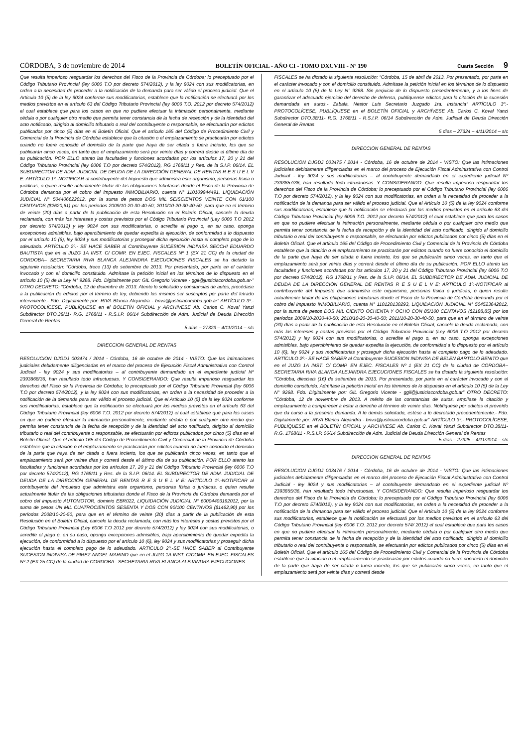CÓRDOBA, 3 de noviembre de 2014 BOLETÍN OFICIAL - AÑO CI - TOMO DXCVIII - Nº 190 Cuarta Sección 9
Que resulta imperioso resguardar los derechos del Fisco de la Provincia de Córdoba; lo preceptuado por el Código Tributario Provincial (ley 6006 T.O por decreto 574/2012), y la ley 9024 con sus modificatorias, en orden a la necesidad de proceder a la notificación de la demanda para ser válido el proceso judicial. Que el Artículo 10 (5) de la ley 9024 conforme sus modificatorias, establece que la notificación se efectuará por los medios previstos en el artículo 63 del Código Tributario Provincial (ley 6006 T.O. 2012 por decreto 574/2012) el cual establece que para los casos en que no pudiere efectuar la intimación personalmente, mediante cédula o por cualquier otro medio que permita tener constancia de la fecha de recepción y de la identidad del acto notificado, dirigido al domicilio tributario o real del contribuyente o responsable, se efectuarán por edictos publicados por cinco (5) días en el Boletín Oficial. Que el artículo 165 del Código de Procedimiento Civil y Comercial de la Provincia de Córdoba establece que la citación o el emplazamiento se practicarán por edictos cuando no fuere conocido el domicilio de la parte que haya de ser citada o fuera incierto, los que se publicarán cinco veces, en tanto que el emplazamiento será por veinte días y correrá desde el último día de su publicación. POR ELLO atento las facultades y funciones acordadas por los artículos 17, 20 y 21 del Código Tributario Provincial (ley 6006 T.O por decreto 574/2012), RG 1768/11 y Res. de la S.I.P. 06/14. EL SUBDIRECTOR DE ADM. JUDICIAL DE DEUDA DE LA DIRECCIÓN GENERAL DE RENTAS R E S U E L V E: ARTÍCULO 1º.-NOTIFICAR al contribuyente del Impuesto que administra este organismo, personas física o jurídicas, o quien resulte actualmente titular de las obligaciones tributarias donde el Fisco de la Provincia de Córdoba demanda por el cobro del impuesto INMOBILIARIO, cuenta N° 110109944491, LIQUIDACIÓN JUDICIAL N° 504406622012, por la suma de pesos DOS MIL SEISCIENTOS VEINTE CON 61/100 CENTAVOS ($2620,61) por los períodos 2009/10-20-30-40-50; 2010/10-20-30-40-50, para que en el término de veinte (20) días a partir de la publicación de esta Resolución en el Boletín Oficial, cancele la deuda reclamada, con más los intereses y costas previstos por el Código Tributario Provincial (Ley 6006 T.O 2012 por decreto 574/2012) y ley 9024 con sus modificatorias, o acredite el pago o, en su caso, oponga excepciones admisibles, bajo apercibimiento de quedar expedita la ejecución, de conformidad a lo dispuesto por el artículo 10 (6), ley 9024 y sus modificatorias y proseguir dicha ejecución hasta el completo pago de lo adeudado. ARTÍCULO 2º.- SE HACE SABER al Contribuyente SUCESION INDIVISA SECCHI EDUARDO BAUTISTA que en el JUZG 1A INST. C/ COMP. EN EJEC. FISCALES Nº 1 (EX 21 CC) de la ciudad de CORDOBA– SECRETARIA RIVA BLANCA ALEJANDRA EJECUCIONES FISCALES se ha dictado la siguiente resolución: “Córdoba, trece (13) de setiembre de 2013. Por presentado, por parte en el carácter invocado y con el domicilio constituido. Admítase la petición inicial en los términos de lo dispuesto en el artículo 10 (5) de la Ley N° 9268. Fdo. Digitalmente por: GIL Gregorio Vicente - ggil@justiciacordoba.gob.ar-” OTRO DECRETO: “Córdoba, 12 de diciembre de 2013. Atento lo solicitado y constancias de autos, procédase a la publicación de edictos por el término de ley, debiendo los mismos ser suscriptos por parte del letrado interviniente.- Fdo. Digitalmente por: RIVA Blanca Alejandra - briva@justiciacordoba.gob.ar” ARTÍCULO 3º.-PROTOCOLÍCESE, PUBLÍQUESE en el BOLETÍN OFICIAL y ARCHÍVESE Ab. Carlos C. Koval Yanzi Subdirector DTO.38/11- R.G. 1768/11 - R.S.I.P. 06/14 Subdirección de Adm. Judicial de Deuda Dirección General de Rentas
5 días – 27323 – 4/11/2014 – s/c
DIRECCION GENERAL DE RENTAS
RESOLUCION DJGDJ 003474 / 2014 - Córdoba, 16 de octubre de 2014 - VISTO: Que las intimaciones judiciales debidamente diligenciadas en el marco del proceso de Ejecución Fiscal Administrativa con Control Judicial - ley 9024 y sus modificatorias – al contribuyente demandado en el expediente judicial Nº 2393868/36, han resultado todo infructuosas. Y CONSIDERANDO: Que resulta imperioso resguardar los derechos del Fisco de la Provincia de Córdoba; lo preceptuado por el Código Tributario Provincial (ley 6006 T.O por decreto 574/2012), y la ley 9024 con sus modificatorias, en orden a la necesidad de proceder a la notificación de la demanda para ser válido el proceso judicial. Que el Artículo 10 (5) de la ley 9024 conforme sus modificatorias, establece que la notificación se efectuará por los medios previstos en el artículo 63 del Código Tributario Provincial (ley 6006 T.O. 2012 por decreto 574/2012) el cual establece que para los casos en que no pudiere efectuar la intimación personalmente, mediante cédula o por cualquier otro medio que permita tener constancia de la fecha de recepción y de la identidad del acto notificado, dirigido al domicilio tributario o real del contribuyente o responsable, se efectuarán por edictos publicados por cinco (5) días en el Boletín Oficial. Que el artículo 165 del Código de Procedimiento Civil y Comercial de la Provincia de Córdoba establece que la citación o el emplazamiento se practicarán por edictos cuando no fuere conocido el domicilio de la parte que haya de ser citada o fuera incierto, los que se publicarán cinco veces, en tanto que el emplazamiento será por veinte días y correrá desde el último día de su publicación. POR ELLO atento las facultades y funciones acordadas por los artículos 17, 20 y 21 del Código Tributario Provincial (ley 6006 T.O por decreto 574/2012), RG 1768/11 y Res. de la S.I.P. 06/14. EL SUBDIRECTOR DE ADM. JUDICIAL DE DEUDA DE LA DIRECCIÓN GENERAL DE RENTAS R E S U E L V E: ARTÍCULO 1º.-NOTIFICAR al contribuyente del Impuesto que administra este organismo, personas física o jurídicas, o quien resulte actualmente titular de las obligaciones tributarias donde el Fisco de la Provincia de Córdoba demanda por el cobro del impuesto AUTOMOTOR, dominio EBR022, LIQUIDACIÓN JUDICIAL N° 60004403192012, por la suma de pesos UN MIL CUATROCIENTOS SESENTA Y DOS CON 90/100 CENTAVOS ($1462,90) por los períodos 2008/10-20-50, para que en el término de veinte (20) días a partir de la publicación de esta Resolución en el Boletín Oficial, cancele la deuda reclamada, con más los intereses y costas previstos por el Código Tributario Provincial (Ley 6006 T.O 2012 por decreto 574/2012) y ley 9024 con sus modificatorias, o acredite el pago o, en su caso, oponga excepciones admisibles, bajo apercibimiento de quedar expedita la ejecución, de conformidad a lo dispuesto por el artículo 10 (6), ley 9024 y sus modificatorias y proseguir dicha ejecución hasta el completo pago de lo adeudado. ARTÍCULO 2º.-SE HACE SABER al Contribuyente SUCESION INDIVISA DE PIREZ ANGEL MARINO que en el JUZG 1A INST. C/COMP. EN EJEC. FISCALES Nº 2 (EX 25 CC) de la ciudad de CORDOBA– SECRETARIA RIVA BLANCA ALEJANDRA EJECUCIONES
FISCALES se ha dictado la siguiente resolución: “Córdoba, 15 de abril de 2013. Por presentado, por parte en el carácter invocado y con el domicilio constituido. Admítase la petición inicial en los términos de lo dispuesto en el artículo 10 (5) de la Ley N° 9268. Sin perjuicio de lo dispuesto precedentemente, y a los fines de garantizar el adecuado ejercicio del derecho de defensa, publíquense edictos para la citación de la sucesión demandada en autos.- Zabala, Nestor Luis Secretario Juzgado 1ra. Instancia” ARTÍCULO 3º.-PROTOCOLÍCESE, PUBLÍQUESE en el BOLETÍN OFICIAL y ARCHÍVESE Ab. Carlos C. Koval Yanzi Subdirector DTO.38/11- R.G. 1768/11 - R.S.I.P. 06/14 Subdirección de Adm. Judicial de Deuda Dirección General de Rentas
5 días – 27324 – 4/11/2014 – s/c
DIRECCION GENERAL DE RENTAS
RESOLUCION DJGDJ 003475 / 2014 - Córdoba, 16 de octubre de 2014 - VISTO: Que las intimaciones judiciales debidamente diligenciadas en el marco del proceso de Ejecución Fiscal Administrativa con Control Judicial - ley 9024 y sus modificatorias – al contribuyente demandado en el expediente judicial Nº 2393857/36, han resultado todo infructuosas. Y CONSIDERANDO: Que resulta imperioso resguardar los derechos del Fisco de la Provincia de Córdoba; lo preceptuado por el Código Tributario Provincial (ley 6006 T.O por decreto 574/2012), y la ley 9024 con sus modificatorias, en orden a la necesidad de proceder a la notificación de la demanda para ser válido el proceso judicial. Que el Artículo 10 (5) de la ley 9024 conforme sus modificatorias, establece que la notificación se efectuará por los medios previstos en el artículo 63 del Código Tributario Provincial (ley 6006 T.O. 2012 por decreto 574/2012) el cual establece que para los casos en que no pudiere efectuar la intimación personalmente, mediante cédula o por cualquier otro medio que permita tener constancia de la fecha de recepción y de la identidad del acto notificado, dirigido al domicilio tributario o real del contribuyente o responsable, se efectuarán por edictos publicados por cinco (5) días en el Boletín Oficial. Que el artículo 165 del Código de Procedimiento Civil y Comercial de la Provincia de Córdoba establece que la citación o el emplazamiento se practicarán por edictos cuando no fuere conocido el domicilio de la parte que haya de ser citada o fuera incierto, los que se publicarán cinco veces, en tanto que el emplazamiento será por veinte días y correrá desde el último día de su publicación. POR ELLO atento las facultades y funciones acordadas por los artículos 17, 20 y 21 del Código Tributario Provincial (ley 6006 T.O por decreto 574/2012), RG 1768/11 y Res. de la S.I.P. 06/14. EL SUBDIRECTOR DE ADM. JUDICIAL DE DEUDA DE LA DIRECCIÓN GENERAL DE RENTAS R E S U E L V E: ARTÍCULO 1º.-NOTIFICAR al contribuyente del Impuesto que administra este organismo, personas física o jurídicas, o quien resulte actualmente titular de las obligaciones tributarias donde el Fisco de la Provincia de Córdoba demanda por el cobro del impuesto INMOBILIARIO, cuenta N° 110120130293, LIQUIDACIÓN JUDICIAL N° 504523642012, por la suma de pesos DOS MIL CIENTO OCHENTA Y OCHO CON 85/100 CENTAVOS ($2188,85) por los períodos 2009/10-2030-40-50; 2010/10-20-30-40-50; 2011/10-20-30-40-50, para que en el término de veinte (20) días a partir de la publicación de esta Resolución en el Boletín Oficial, cancele la deuda reclamada, con más los intereses y costas previstos por el Código Tributario Provincial (Ley 6006 T.O 2012 por decreto 574/2012) y ley 9024 con sus modificatorias, o acredite el pago o, en su caso, oponga excepciones admisibles, bajo apercibimiento de quedar expedita la ejecución, de conformidad a lo dispuesto por el artículo 10 (6), ley 9024 y sus modificatorias y proseguir dicha ejecución hasta el completo pago de lo adeudado. ARTÍCULO 2º.- SE HACE SABER al Contribuyente SUCESION INDIVISA DE BELEN BARTOLO BENITO que en el JUZG 1A INST. C/ COMP. EN EJEC. FISCALES Nº 1 (EX 21 CC) de la ciudad de CORDOBA– SECRETARIA RIVA BLANCA ALEJANDRA EJECUCIONES FISCALES se ha dictado la siguiente resolución: “Córdoba, dieciseis (16) de setiembre de 2013. Por presentado, por parte en el carácter invocado y con el domicilio constituido. Admítase la petición inicial en los términos de lo dispuesto en el artículo 10 (5) de la Ley N° 9268. Fdo. Digitalmente por: GIL Gregorio Vicente - ggil@justiciacordoba.gob.ar” OTRO DECRETO: “Córdoba, 12 de noviembre de 2013. A mérito de las constancias de autos, amplíase la citación y emplazamiento a comparecer a estar a derecho al término de veinte días. Notifíquese por edictos el proveído que da curso a la presente demanda. A lo demás solicitado, estése a lo decretado precedentemente.- Fdo. Digitalmente por: RIVA Blanca Alejandra - briva@justiciacordoba.gob.ar” ARTÍCULO 3º.- PROTOCOLÍCESE, PUBLÍQUESE en el BOLETÍN OFICIAL y ARCHÍVESE Ab. Carlos C. Koval Yanzi Subdirector DTO.38/11- R.G. 1768/11 - R.S.I.P. 06/14 Subdirección de Adm. Judicial de Deuda Dirección General de Rentas
5 días – 27325 – 4/11/2014 – s/c
DIRECCION GENERAL DE RENTAS
RESOLUCION DJGDJ 003476 / 2014 - Córdoba, 16 de octubre de 2014 - VISTO: Que las intimaciones judiciales debidamente diligenciadas en el marco del proceso de Ejecución Fiscal Administrativa con Control Judicial - ley 9024 y sus modificatorias – al contribuyente demandado en el expediente judicial Nº 2393855/36, han resultado todo infructuosas. Y CONSIDERANDO: Que resulta imperioso resguardar los derechos del Fisco de la Provincia de Córdoba; lo preceptuado por el Código Tributario Provincial (ley 6006 T.O por decreto 574/2012), y la ley 9024 con sus modificatorias, en orden a la necesidad de proceder a la notificación de la demanda para ser válido el proceso judicial. Que el Artículo 10 (5) de la ley 9024 conforme sus modificatorias, establece que la notificación se efectuará por los medios previstos en el artículo 63 del Código Tributario Provincial (ley 6006 T.O. 2012 por decreto 574/ 2012) el cual establece que para los casos en que no pudiere efectuar la intimación personalmente, mediante cédula o por cualquier otro medio que permita tener constancia de la fecha de recepción y de la identidad del acto notificado, dirigido al domicilio tributario o real del contribuyente o responsable, se efectuarán por edictos publicados por cinco (5) días en el Boletín Oficial. Que el artículo 165 del Código de Procedimiento Civil y Comercial de la Provincia de Córdoba establece que la citación o el emplazamiento se practicarán por edictos cuando no fuere conocido el domicilio de la parte que haya de ser citada o fuera incierto, los que se publicarán cinco veces, en tanto que el emplazamiento será por veinte días y correrá desde